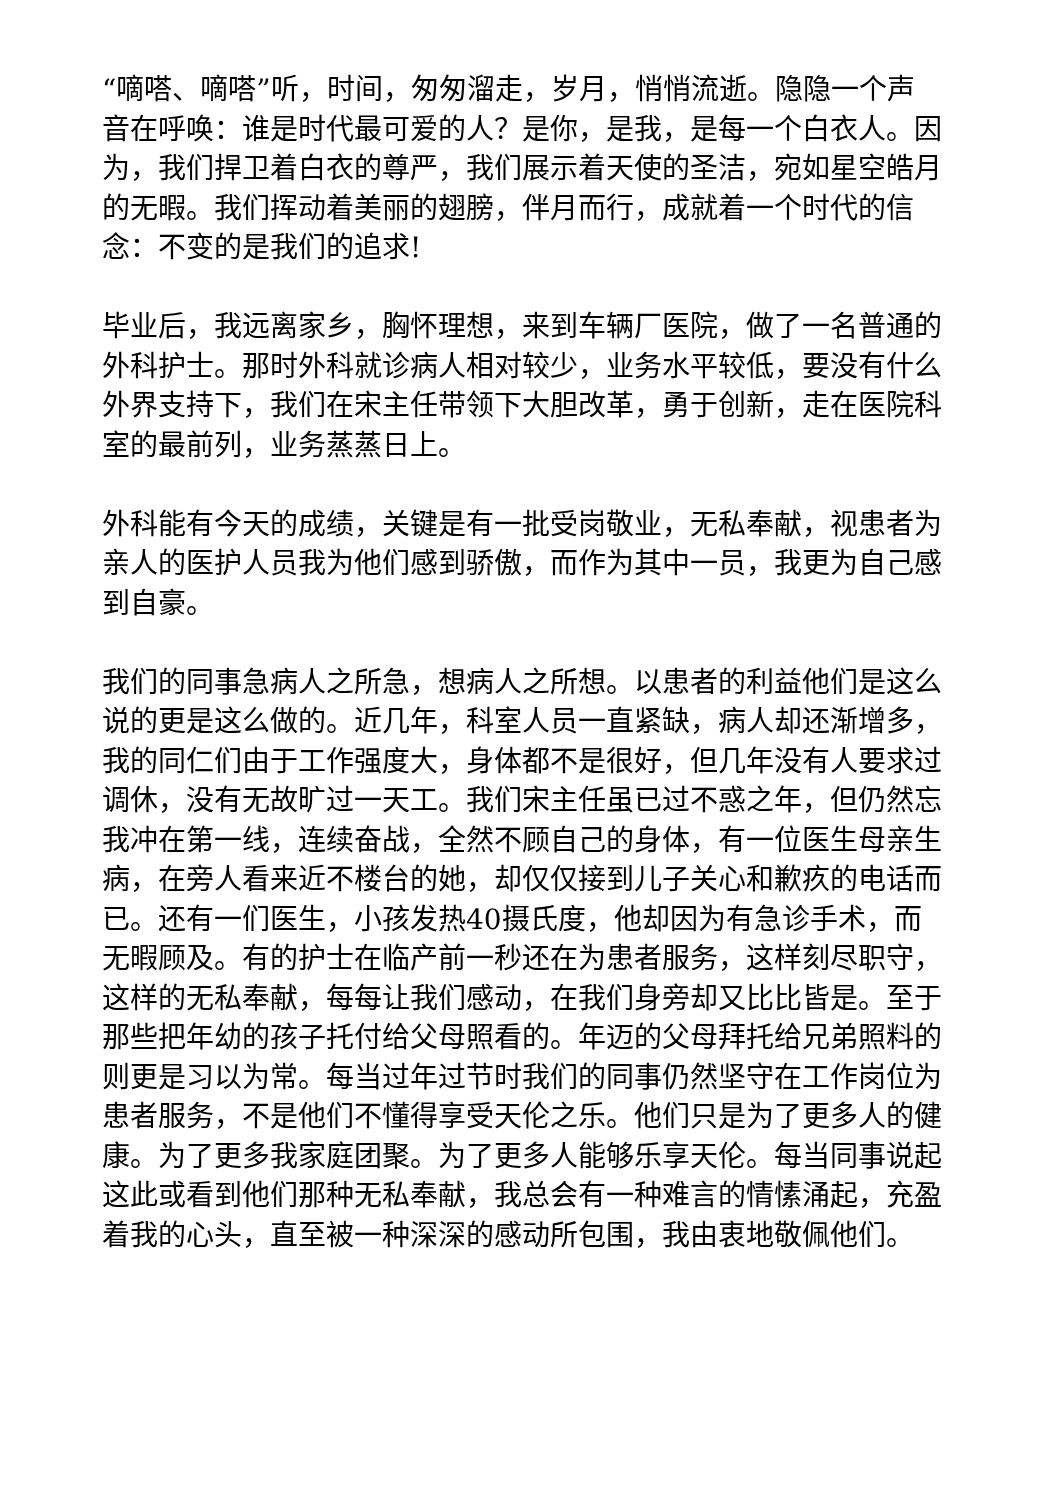“嘀嗒、嘀嗒”听，时间，匆匆溜走，岁月，悄悄流逝。隐隐一个声音在呼唤：谁是时代最可爱的人？是你，是我，是每一个白衣人。因为，我们捍卫着白衣的尊严，我们展示着天使的圣洁，宛如星空皓月的无暇。我们挥动着美丽的翅膀，伴月而行，成就着一个时代的信念：不变的是我们的追求!
毕业后，我远离家乡，胸怀理想，来到车辆厂医院，做了一名普通的外科护士。那时外科就诊病人相对较少，业务水平较低，要没有什么外界支持下，我们在宋主任带领下大胆改革，勇于创新，走在医院科室的最前列，业务蒸蒸日上。
外科能有今天的成绩，关键是有一批受岗敬业，无私奉献，视患者为亲人的医护人员我为他们感到骄傲，而作为其中一员，我更为自己感到自豪。
我们的同事急病人之所急，想病人之所想。以患者的利益他们是这么说的更是这么做的。近几年，科室人员一直紧缺，病人却还渐增多，我的同仁们由于工作强度大，身体都不是很好，但几年没有人要求过调休，没有无故旷过一天工。我们宋主任虽已过不惑之年，但仍然忘我冲在第一线，连续奋战，全然不顾自己的身体，有一位医生母亲生病，在旁人看来近不楼台的她，却仅仅接到儿子关心和歉疚的电话而已。还有一们医生，小孩发热40摄氏度，他却因为有急诊手术，而无暇顾及。有的护士在临产前一秒还在为患者服务，这样刻尽职守，这样的无私奉献，每每让我们感动，在我们身旁却又比比皆是。至于那些把年幼的孩子托付给父母照看的。年迈的父母拜托给兄弟照料的则更是习以为常。每当过年过节时我们的同事仍然坚守在工作岗位为患者服务，不是他们不懂得享受天伦之乐。他们只是为了更多人的健康。为了更多我家庭团聚。为了更多人能够乐享天伦。每当同事说起这此或看到他们那种无私奉献，我总会有一种难言的情愫涌起，充盈着我的心头，直至被一种深深的感动所包围，我由衷地敬佩他们。